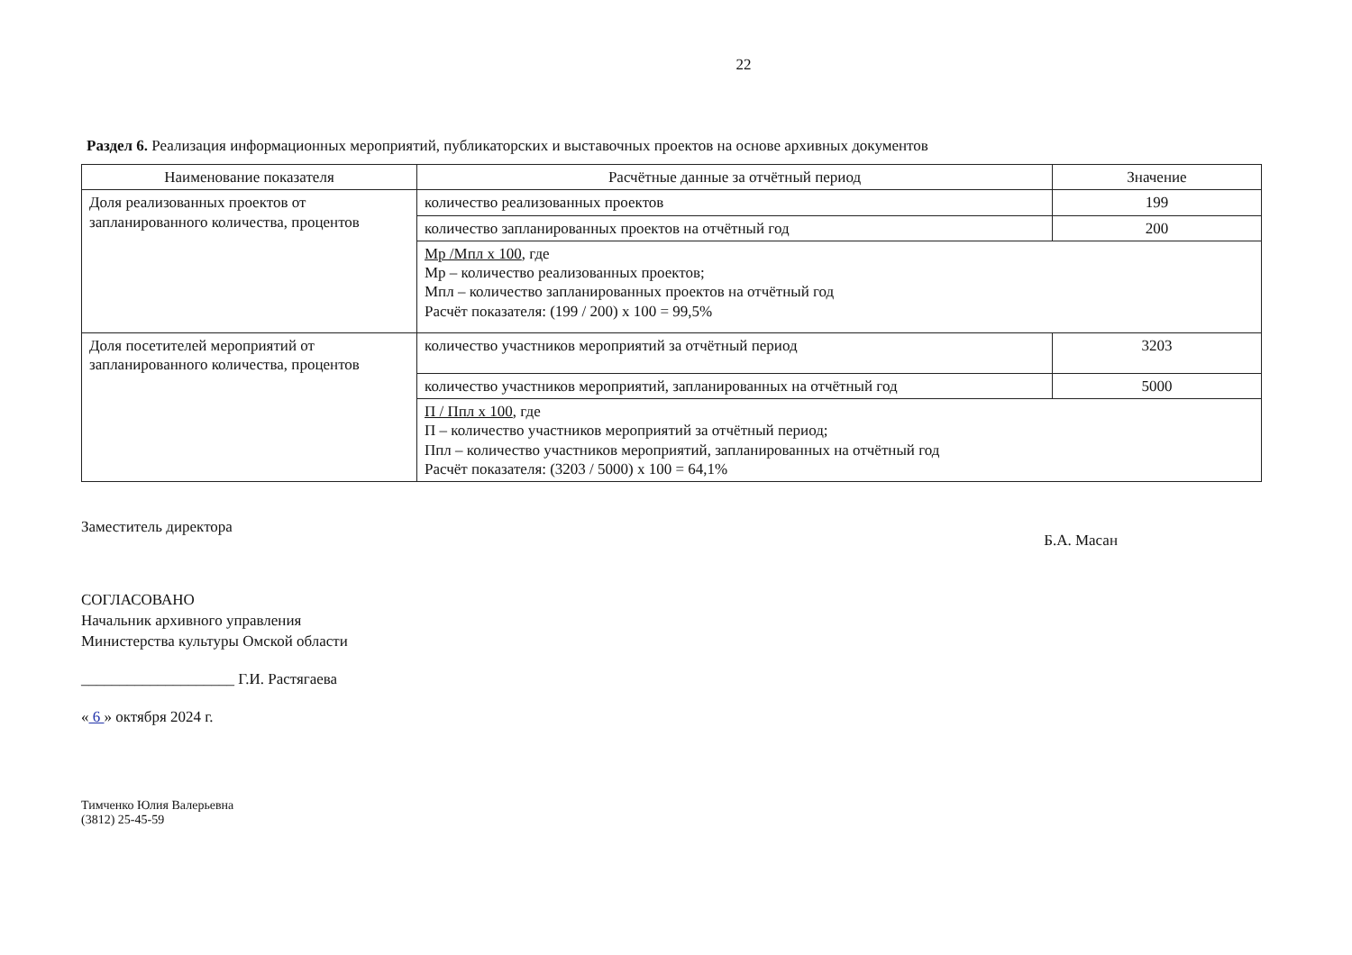22
Раздел 6. Реализация информационных мероприятий, публикаторских и выставочных проектов на основе архивных документов
| Наименование показателя | Расчётные данные за отчётный период | Значение |
| --- | --- | --- |
| Доля реализованных проектов от запланированного количества, процентов | количество реализованных проектов | 199 |
| | количество запланированных проектов на отчётный год | 200 |
| | Мр /Мпл х 100 , где Мр – количество реализованных проектов; Мпл – количество запланированных проектов на отчётный год Расчёт показателя: (199 / 200) х 100 = 99,5% | |
| Доля посетителей мероприятий от запланированного количества, процентов | количество участников мероприятий за отчётный период | 3203 |
| | количество участников мероприятий, запланированных на отчётный год | 5000 |
| | П / Ппл х 100 , где П – количество участников мероприятий за отчётный период; Ппл – количество участников мероприятий, запланированных на отчётный год Расчёт показателя: (3203 / 5000) х 100 = 64,1% | |
Заместитель директора Б.А. Масан
СОГЛАСОВАНО
Начальник архивного управления
Министерства культуры Омской области
____________________ Г.И. Растягаева
« 6 » октября 2024 г.
Тимченко Юлия Валерьевна
(3812) 25-45-59